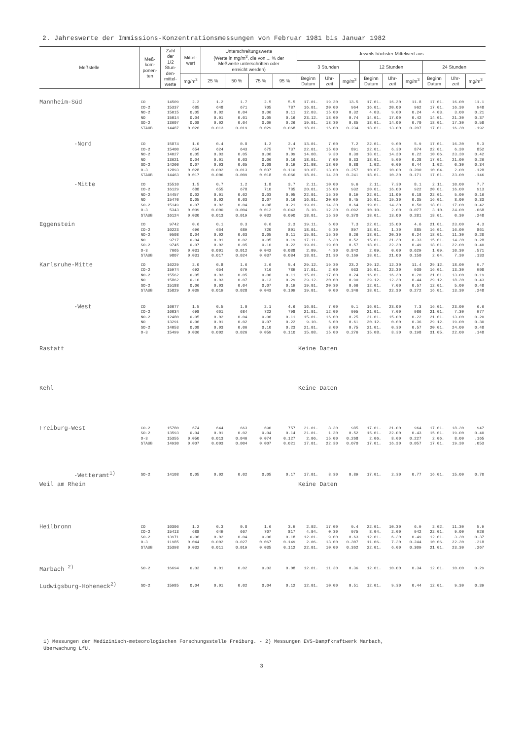2. Jahreswerte der Immissions-Konzentrationsmessungen von Februar 1981 bis Januar 1982
| Meßstelle | Meß- kom- ponen- ten | Zahl der 1/2 Stun- den- mittel- werte | Mittel- wert | Unterschreitungswerte (Werte in mg/m<sup>3</sup>, die von ... % der Meßwerte unterschritten oder erreicht werden) | | | | Jeweils höchster Mittelwert aus | | | | | | | | |
| --- | --- | --- | --- | --- | --- | --- | --- | --- | --- | --- | --- | --- | --- | --- | --- | --- |
| | | | | | | | | 3 Stunden | | | 12 Stunden | | | 24 Stunden | | |
| | | | mg/m<sup>3</sup> | 25 % | 50 % | 75 % | 95 % | Beginn Datum | Uhr- zeit | mg/m<sup>3</sup> | Beginn Datum | Uhr- zeit | mg/m<sup>3</sup> | Beginn Datum | Uhr- zeit | mg/m<sup>3</sup> |
| Mannheim-Süd | CO | 14509 | 2.2 | 1.2 | 1.7 | 2.5 | 5.5 | 17.01. | 19.30 | 13.5 | 17.01. | 16.30 | 11.8 | 17.01. | 16.00 | 11.1 |
| | CO-2 | 15337 | 685 | 648 | 671 | 705 | 787 | 16.01. | 20.00 | 964 | 16.01. | 20.00 | 962 | 17.01. | 16.30 | 948 |
| | NO-2 | 15015 | 0.05 | 0.02 | 0.04 | 0.06 | 0.11 | 12.03. | 15.00 | 0.32 | 4.03. | 9.00 | 0.24 | 4.03. | 3.00 | 0.21 |
| | NO | 15014 | 0.04 | 0.01 | 0.01 | 0.05 | 0.16 | 23.12. | 18.00 | 0.74 | 14.01. | 17.00 | 0.42 | 14.01. | 21.30 | 0.37 |
| | SO-2 | 13607 | 0.08 | 0.02 | 0.04 | 0.09 | 0.26 | 19.01. | 13.30 | 0.85 | 18.01. | 14.00 | 0.70 | 18.01. | 17.30 | 0.58 |
| | STAUB | 14487 | 0.026 | 0.013 | 0.019 | 0.029 | 0.068 | 18.01. | 16.00 | 0.234 | 18.01. | 13.00 | 0.207 | 17.01. | 16.30 | .192 |
| -Nord | CO | 15874 | 1.0 | 0.4 | 0.8 | 1.2 | 2.4 | 13.01. | 7.00 | 7.2 | 22.01. | 9.00 | 5.9 | 17.01. | 16.30 | 5.3 |
| | CO-2 | 15400 | 654 | 624 | 643 | 675 | 737 | 22.01. | 15.00 | 891 | 22.01. | 6.30 | 874 | 22.01. | 6.30 | 852 |
| | NO-2 | 14027 | 0.05 | 0.03 | 0.05 | 0.06 | 0.09 | 14.08. | 9.30 | 0.30 | 18.01. | 14.30 | 0.22 | 10.06. | 23.30 | 0.42 |
| | NO | 13621 | 0.04 | 0.01 | 0.03 | 0.06 | 0.16 | 18.01. | 7.00 | 0.33 | 18.01. | 5.00 | 0.28 | 17.01. | 21.00 | 0.26 |
| | SO-2 | 14260 | 0.07 | 0.03 | 0.05 | 0.08 | 0.19 | 21.08. | 18.00 | 0.88 | 1.02. | 0.00 | 0.44 | 1.02. | 0.30 | 0.34 |
| | O-3 | 12893 | 0.028 | 0.002 | 0.013 | 0.037 | 0.110 | 10.07. | 13.00 | 0.257 | 10.07. | 10.00 | 0.200 | 10.04. | 2.00 | .128 |
| | STAUB | 14463 | 0.017 | 0.006 | 0.009 | 0.018 | 0.066 | 18.01. | 14.30 | 0.241 | 18.01. | 10.30 | 0.171 | 17.01. | 23.00 | .146 |
| -Mitte | CO | 15510 | 1.5 | 0.7 | 1.2 | 1.8 | 3.7 | 2.11. | 10.00 | 9.6 | 2.11. | 7.30 | 8.1 | 2.11. | 10.00 | 7.7 |
| | CO-2 | 16129 | 688 | 655 | 678 | 710 | 785 | 20.01. | 16.00 | 932 | 20.01. | 16.00 | 922 | 20.01. | 16.00 | 913 |
| | NO-2 | 14457 | 0.02 | 0.01 | 0.02 | 0.03 | 0.05 | 22.01. | 15.30 | 0.19 | 22.01. | 11.00 | 0.18 | 22.01. | 5.00 | 0.16 |
| | NO | 15470 | 0.05 | 0.02 | 0.03 | 0.07 | 0.16 | 16.01. | 20.00 | 0.45 | 16.01. | 19.30 | 0.35 | 16.01. | 8.00 | 0.33 |
| | SO-2 | 15149 | 0.07 | 0.02 | 0.04 | 0.08 | 0.21 | 19.01. | 14.30 | 0.64 | 19.01. | 14.30 | 0.50 | 18.01. | 17.00 | 0.42 |
| | O-3 | 5343 | 0.009 | 0.000 | 0.004 | 0.012 | 0.043 | 8.10. | 12.30 | 0.092 | 10.10. | 2.00 | 0.077 | 3.10. | 24.00 | .068 |
| | STAUB | 16124 | 0.030 | 0.013 | 0.019 | 0.032 | 0.090 | 18.01. | 15.30 | 0.370 | 18.01. | 13.00 | 0.281 | 18.01. | 0.30 | .248 |
| Eggenstein | CO | 9742 | 0.6 | 0.1 | 0.3 | 0.6 | 2.3 | 19.11. | 6.00 | 7.3 | 22.01. | 15.00 | 4.6 | 21.01. | 23.00 | 4.3 |
| | CO-2 | 10223 | 696 | 664 | 689 | 720 | 801 | 18.01. | 6.30 | 897 | 18.01. | 1.30 | 885 | 16.01. | 16.00 | 861 |
| | NO-2 | 9508 | 0.04 | 0.02 | 0.03 | 0.05 | 0.11 | 15.01. | 15.30 | 0.26 | 18.01. | 20.30 | 0.24 | 18.01. | 11.30 | 0.20 |
| | NO | 9717 | 0.04 | 0.01 | 0.02 | 0.05 | 0.19 | 17.11. | 6.30 | 0.52 | 15.01. | 21.30 | 0.33 | 15.01. | 14.30 | 0.28 |
| | SO-2 | 9745 | 0.07 | 0.02 | 0.05 | 0.10 | 0.22 | 19.01. | 19.00 | 0.57 | 18.01. | 22.30 | 0.49 | 18.01. | 22.00 | 0.40 |
| | O-3 | 7665 | 0.031 | 0.001 | 0.012 | 0.042 | 0.088 | 2.09. | 4.30 | 0.842 | 2.09. | 0.00 | 0.629 | 1.09. | 10.30 | .571 |
| | STAUB | 9807 | 0.031 | 0.017 | 0.024 | 0.037 | 0.084 | 18.01. | 21.30 | 0.169 | 18.01. | 21.00 | 0.150 | 2.04. | 7.30 | .133 |
| Karlsruhe-Mitte | CO | 16229 | 2.0 | 0.8 | 1.6 | 2.6 | 5.4 | 29.12. | 19.30 | 23.2 | 29.12. | 12.30 | 11.4 | 29.12. | 18.00 | 9.7 |
| | CO-2 | 15974 | 692 | 654 | 679 | 716 | 789 | 17.01. | 2.00 | 933 | 16.01. | 22.30 | 930 | 16.01. | 13.30 | 908 |
| | NO-2 | 15562 | 0.05 | 0.03 | 0.05 | 0.06 | 0.11 | 15.01. | 17.00 | 0.24 | 16.01. | 16.30 | 0.20 | 21.01. | 13.00 | 0.19 |
| | NO | 15862 | 0.10 | 0.03 | 0.07 | 0.13 | 0.29 | 29.12. | 20.00 | 0.90 | 29.12. | 12.30 | 0.44 | 29.12. | 18.30 | 0.43 |
| | SO-2 | 15188 | 0.06 | 0.03 | 0.04 | 0.07 | 0.19 | 19.01. | 20.30 | 0.66 | 12.01. | 7.00 | 0.57 | 12.01. | 5.00 | 0.48 |
| | STAUB | 15829 | 0.039 | 0.019 | 0.028 | 0.043 | 0.109 | 19.01. | 0.00 | 0.346 | 18.01. | 22.30 | 0.272 | 16.01. | 13.30 | .248 |
| -West | CO | 16077 | 1.5 | 0.5 | 1.0 | 2.1 | 4.6 | 16.01. | 7.00 | 9.1 | 16.01. | 23.00 | 7.3 | 16.01. | 23.00 | 6.6 |
| | CO-2 | 16034 | 698 | 661 | 684 | 722 | 798 | 21.01. | 12.00 | 995 | 21.01. | 7.00 | 986 | 21.01. | 7.30 | 977 |
| | NO-2 | 12480 | 0.05 | 0.02 | 0.04 | 0.06 | 0.11 | 15.01. | 16.00 | 0.25 | 21.01. | 15.00 | 0.22 | 21.01. | 13.00 | 0.20 |
| | NO | 13291 | 0.06 | 0.01 | 0.02 | 0.07 | 0.22 | 9.10. | 6.00 | 0.61 | 30.12. | 0.00 | 0.36 | 29.12. | 19.00 | 0.30 |
| | SO-2 | 14053 | 0.08 | 0.03 | 0.06 | 0.10 | 0.23 | 21.01. | 3.00 | 0.75 | 21.01. | 0.30 | 0.57 | 20.01. | 24.00 | 0.48 |
| | O-3 | 15499 | 0.036 | 0.002 | 0.026 | 0.059 | 0.110 | 15.08. | 15.00 | 0.276 | 15.08. | 8.30 | 0.198 | 31.05. | 22.00 | .148 |
| Rastatt | | | | | | | | Keine Daten | | | | | | | | |
| Kehl | | | | | | | | Keine Daten | | | | | | | | |
| Freiburg-West | CO-2 | 15780 | 674 | 644 | 663 | 690 | 757 | 21.01. | 8.30 | 985 | 17.01. | 21.00 | 964 | 17.01. | 18.30 | 947 |
| | SO-2 | 13593 | 0.04 | 0.01 | 0.02 | 0.04 | 0.14 | 21.01. | 1.30 | 0.52 | 15.01. | 22.00 | 0.43 | 15.01. | 19.00 | 0.40 |
| | O-3 | 15355 | 0.050 | 0.013 | 0.046 | 0.074 | 0.127 | 2.06. | 15.00 | 0.268 | 2.06. | 8.00 | 0.227 | 2.06. | 8.00 | .165 |
| | STAUB | 14930 | 0.007 | 0.003 | 0.004 | 0.007 | 0.021 | 17.01. | 22.30 | 0.070 | 17.01. | 16.30 | 0.057 | 17.01. | 19.30 | .053 |
| -Wetteramt<sup>1)</sup> | SO-2 | 14108 | 0.05 | 0.02 | 0.02 | 0.05 | 0.17 | 17.01. | 8.30 | 0.89 | 17.01. | 2.30 | 0.77 | 16.01. | 15.00 | 0.70 |
| Weil am Rhein | | | | | | | | Keine Daten | | | | | | | | |
| Heilbronn | CO | 10306 | 1.2 | 0.3 | 0.8 | 1.6 | 3.9 | 2.02. | 17.00 | 9.4 | 22.01. | 10.30 | 6.9 | 2.02. | 11.30 | 5.9 |
| | CO-2 | 15413 | 688 | 649 | 667 | 707 | 817 | 4.04. | 0.30 | 975 | 8.04. | 2.00 | 942 | 22.01. | 9.00 | 926 |
| | SO-2 | 13971 | 0.06 | 0.02 | 0.04 | 0.06 | 0.18 | 12.01. | 9.00 | 0.63 | 12.01. | 6.30 | 0.49 | 12.01. | 3.30 | 0.37 |
| | O-3 | 11985 | 0.044 | 0.002 | 0.027 | 0.067 | 0.149 | 2.06. | 13.00 | 0.307 | 11.06. | 7.30 | 0.244 | 10.06. | 22.30 | .218 |
| | STAUB | 15398 | 0.032 | 0.011 | 0.019 | 0.035 | 0.112 | 22.01. | 10.00 | 0.362 | 22.01. | 6.00 | 0.309 | 21.01. | 23.30 | .267 |
| Marbach <sup>2)</sup> | SO-2 | 16694 | 0.03 | 0.01 | 0.02 | 0.03 | 0.08 | 12.01. | 11.30 | 0.36 | 12.01. | 10.00 | 0.34 | 12.01. | 10.00 | 0.29 |
| Ludwigsburg-Hoheneck<sup>2)</sup> | SO-2 | 15985 | 0.04 | 0.01 | 0.02 | 0.04 | 0.12 | 12.01. | 10.00 | 0.51 | 12.01. | 9.30 | 0.44 | 12.01. | 9.30 | 0.39 |
1) Messungen der Medizinisch-meteorologischen Forschungsstelle Freiburg. - 2) Messungen EVS-Dampfkraftwerk Marbach,
Überwachung LfU.
3